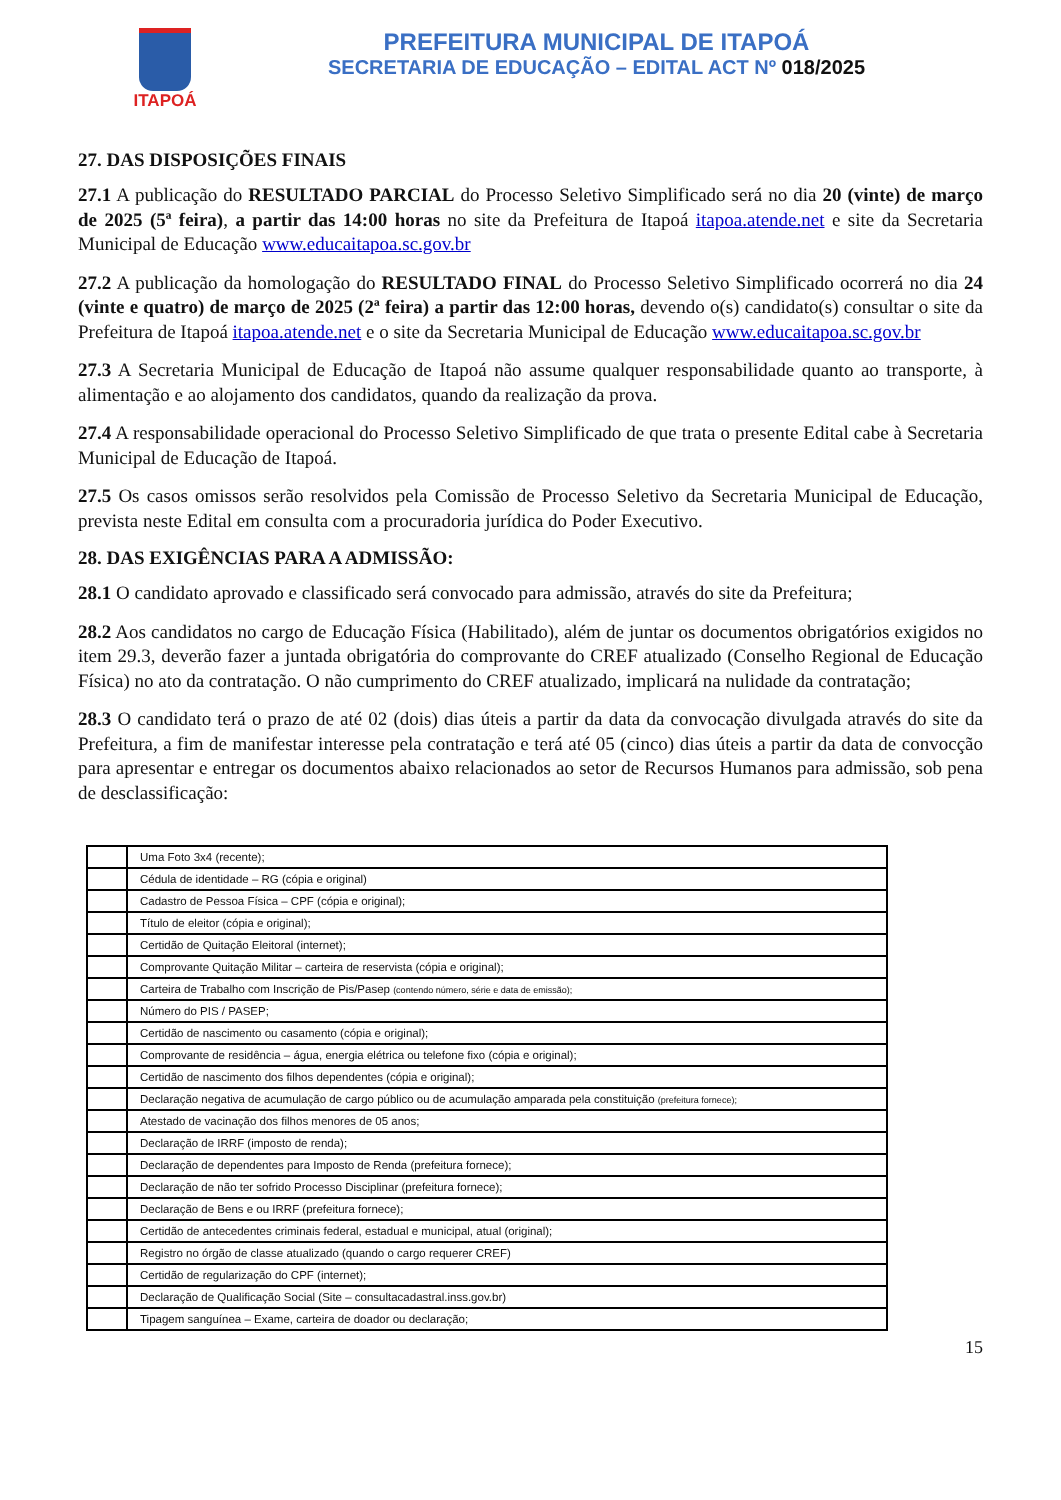ITAPOÁ
PREFEITURA MUNICIPAL DE ITAPOÁ
SECRETARIA DE EDUCAÇÃO – EDITAL ACT Nº 018/2025
27. DAS DISPOSIÇÕES FINAIS
27.1 A publicação do RESULTADO PARCIAL do Processo Seletivo Simplificado será no dia 20 (vinte) de março de 2025 (5ª feira), a partir das 14:00 horas no site da Prefeitura de Itapoá itapoa.atende.net e site da Secretaria Municipal de Educação www.educaitapoa.sc.gov.br
27.2 A publicação da homologação do RESULTADO FINAL do Processo Seletivo Simplificado ocorrerá no dia 24 (vinte e quatro) de março de 2025 (2ª feira) a partir das 12:00 horas, devendo o(s) candidato(s) consultar o site da Prefeitura de Itapoá itapoa.atende.net e o site da Secretaria Municipal de Educação www.educaitapoa.sc.gov.br
27.3 A Secretaria Municipal de Educação de Itapoá não assume qualquer responsabilidade quanto ao transporte, à alimentação e ao alojamento dos candidatos, quando da realização da prova.
27.4 A responsabilidade operacional do Processo Seletivo Simplificado de que trata o presente Edital cabe à Secretaria Municipal de Educação de Itapoá.
27.5 Os casos omissos serão resolvidos pela Comissão de Processo Seletivo da Secretaria Municipal de Educação, prevista neste Edital em consulta com a procuradoria jurídica do Poder Executivo.
28. DAS EXIGÊNCIAS PARA A ADMISSÃO:
28.1 O candidato aprovado e classificado será convocado para admissão, através do site da Prefeitura;
28.2 Aos candidatos no cargo de Educação Física (Habilitado), além de juntar os documentos obrigatórios exigidos no item 29.3, deverão fazer a juntada obrigatória do comprovante do CREF atualizado (Conselho Regional de Educação Física) no ato da contratação. O não cumprimento do CREF atualizado, implicará na nulidade da contratação;
28.3 O candidato terá o prazo de até 02 (dois) dias úteis a partir da data da convocação divulgada através do site da Prefeitura, a fim de manifestar interesse pela contratação e terá até 05 (cinco) dias úteis a partir da data de convocção para apresentar e entregar os documentos abaixo relacionados ao setor de Recursos Humanos para admissão, sob pena de desclassificação:
| | Uma Foto 3x4 (recente); |
| | Cédula de identidade – RG (cópia e original) |
| | Cadastro de Pessoa Física – CPF (cópia e original); |
| | Título de eleitor (cópia e original); |
| | Certidão de Quitação Eleitoral (internet); |
| | Comprovante Quitação Militar – carteira de reservista (cópia e original); |
| | Carteira de Trabalho com Inscrição de Pis/Pasep (contendo número, série e data de emissão); |
| | Número do PIS / PASEP; |
| | Certidão de nascimento ou casamento (cópia e original); |
| | Comprovante de residência – água, energia elétrica ou telefone fixo (cópia e original); |
| | Certidão de nascimento dos filhos dependentes (cópia e original); |
| | Declaração negativa de acumulação de cargo público ou de acumulação amparada pela constituição (prefeitura fornece); |
| | Atestado de vacinação dos filhos menores de 05 anos; |
| | Declaração de IRRF (imposto de renda); |
| | Declaração de dependentes para Imposto de Renda (prefeitura fornece); |
| | Declaração de não ter sofrido Processo Disciplinar (prefeitura fornece); |
| | Declaração de Bens e ou IRRF (prefeitura fornece); |
| | Certidão de antecedentes criminais federal, estadual e municipal, atual (original); |
| | Registro no órgão de classe atualizado (quando o cargo requerer CREF) |
| | Certidão de regularização do CPF (internet); |
| | Declaração de Qualificação Social (Site – consultacadastral.inss.gov.br) |
| | Tipagem sanguínea – Exame, carteira de doador ou declaração; |
15